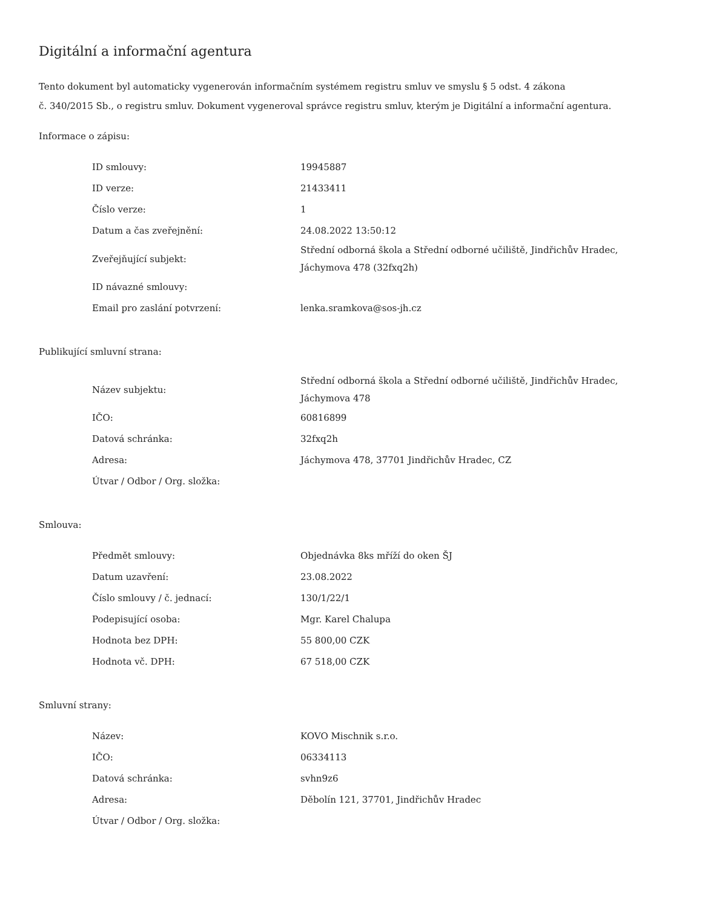Digitální a informační agentura
Tento dokument byl automaticky vygenerován informačním systémem registru smluv ve smyslu § 5 odst. 4 zákona
č. 340/2015 Sb., o registru smluv. Dokument vygeneroval správce registru smluv, kterým je Digitální a informační agentura.
Informace o zápisu:
| ID smlouvy: | 19945887 |
| ID verze: | 21433411 |
| Číslo verze: | 1 |
| Datum a čas zveřejnění: | 24.08.2022 13:50:12 |
| Zveřejňující subjekt: | Střední odborná škola a Střední odborné učiliště, Jindřichův Hradec, Jáchymova 478 (32fxq2h) |
| ID návazné smlouvy: | |
| Email pro zaslání potvrzení: | lenka.sramkova@sos-jh.cz |
Publikující smluvní strana:
| Název subjektu: | Střední odborná škola a Střední odborné učiliště, Jindřichův Hradec, Jáchymova 478 |
| IČO: | 60816899 |
| Datová schránka: | 32fxq2h |
| Adresa: | Jáchymova 478, 37701 Jindřichův Hradec, CZ |
| Útvar / Odbor / Org. složka: | |
Smlouva:
| Předmět smlouvy: | Objednávka 8ks mříží do oken ŠJ |
| Datum uzavření: | 23.08.2022 |
| Číslo smlouvy / č. jednací: | 130/1/22/1 |
| Podepisující osoba: | Mgr. Karel Chalupa |
| Hodnota bez DPH: | 55 800,00 CZK |
| Hodnota vč. DPH: | 67 518,00 CZK |
Smluvní strany:
| Název: | KOVO Mischnik s.r.o. |
| IČO: | 06334113 |
| Datová schránka: | svhn9z6 |
| Adresa: | Děbolín 121, 37701, Jindřichův Hradec |
| Útvar / Odbor / Org. složka: | |